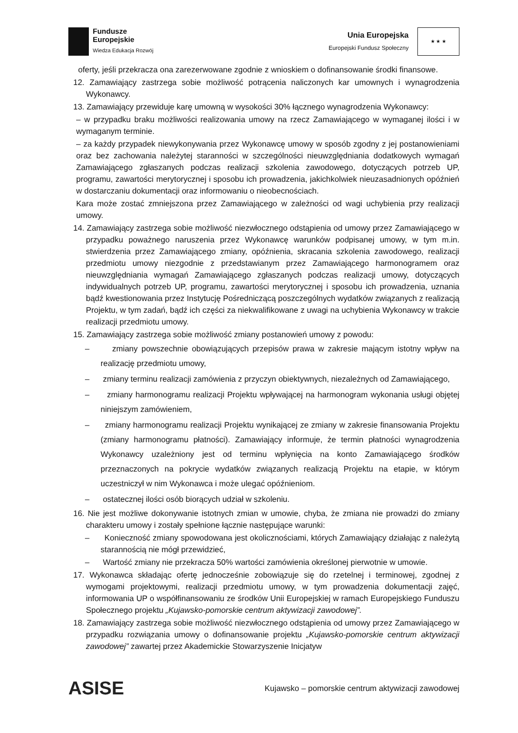Fundusze
Europejskie
Wiedza Edukacja Rozwój
Unia Europejska
Europejski Fundusz Społeczny
★ ★ ★
oferty, jeśli przekracza ona zarezerwowane zgodnie z wnioskiem o dofinansowanie środki finansowe.
12. Zamawiający zastrzega sobie możliwość potrącenia naliczonych kar umownych i wynagrodzenia Wykonawcy.
13. Zamawiający przewiduje karę umowną w wysokości 30% łącznego wynagrodzenia Wykonawcy:
– w przypadku braku możliwości realizowania umowy na rzecz Zamawiającego w wymaganej ilości i w wymaganym terminie.
– za każdy przypadek niewykonywania przez Wykonawcę umowy w sposób zgodny z jej postanowieniami oraz bez zachowania należytej staranności w szczególności nieuwzględniania dodatkowych wymagań Zamawiającego zgłaszanych podczas realizacji szkolenia zawodowego, dotyczących potrzeb UP, programu, zawartości merytorycznej i sposobu ich prowadzenia, jakichkolwiek nieuzasadnionych opóźnień w dostarczaniu dokumentacji oraz informowaniu o nieobecnościach.
Kara może zostać zmniejszona przez Zamawiającego w zależności od wagi uchybienia przy realizacji umowy.
14. Zamawiający zastrzega sobie możliwość niezwłocznego odstąpienia od umowy przez Zamawiającego w przypadku poważnego naruszenia przez Wykonawcę warunków podpisanej umowy, w tym m.in. stwierdzenia przez Zamawiającego zmiany, opóźnienia, skracania szkolenia zawodowego, realizacji przedmiotu umowy niezgodnie z przedstawianym przez Zamawiającego harmonogramem oraz nieuwzględniania wymagań Zamawiającego zgłaszanych podczas realizacji umowy, dotyczących indywidualnych potrzeb UP, programu, zawartości merytorycznej i sposobu ich prowadzenia, uznania bądź kwestionowania przez Instytucję Pośredniczącą poszczególnych wydatków związanych z realizacją Projektu, w tym zadań, bądź ich części za niekwalifikowane z uwagi na uchybienia Wykonawcy w trakcie realizacji przedmiotu umowy.
15. Zamawiający zastrzega sobie możliwość zmiany postanowień umowy z powodu:
– zmiany powszechnie obowiązujących przepisów prawa w zakresie mającym istotny wpływ na realizację przedmiotu umowy,
– zmiany terminu realizacji zamówienia z przyczyn obiektywnych, niezależnych od Zamawiającego,
– zmiany harmonogramu realizacji Projektu wpływającej na harmonogram wykonania usługi objętej niniejszym zamówieniem,
– zmiany harmonogramu realizacji Projektu wynikającej ze zmiany w zakresie finansowania Projektu (zmiany harmonogramu płatności). Zamawiający informuje, że termin płatności wynagrodzenia Wykonawcy uzależniony jest od terminu wpłynięcia na konto Zamawiającego środków przeznaczonych na pokrycie wydatków związanych realizacją Projektu na etapie, w którym uczestniczył w nim Wykonawca i może ulegać opóźnieniom.
– ostatecznej ilości osób biorących udział w szkoleniu.
16. Nie jest możliwe dokonywanie istotnych zmian w umowie, chyba, że zmiana nie prowadzi do zmiany charakteru umowy i zostały spełnione łącznie następujące warunki:
– Konieczność zmiany spowodowana jest okolicznościami, których Zamawiający działając z należytą starannością nie mógł przewidzieć,
– Wartość zmiany nie przekracza 50% wartości zamówienia określonej pierwotnie w umowie.
17. Wykonawca składając ofertę jednocześnie zobowiązuje się do rzetelnej i terminowej, zgodnej z wymogami projektowymi, realizacji przedmiotu umowy, w tym prowadzenia dokumentacji zajęć, informowania UP o współfinansowaniu ze środków Unii Europejskiej w ramach Europejskiego Funduszu Społecznego projektu „Kujawsko-pomorskie centrum aktywizacji zawodowej”.
18. Zamawiający zastrzega sobie możliwość niezwłocznego odstąpienia od umowy przez Zamawiającego w przypadku rozwiązania umowy o dofinansowanie projektu „Kujawsko-pomorskie centrum aktywizacji zawodowej” zawartej przez Akademickie Stowarzyszenie Inicjatyw
ASISE
Kujawsko – pomorskie centrum aktywizacji zawodowej